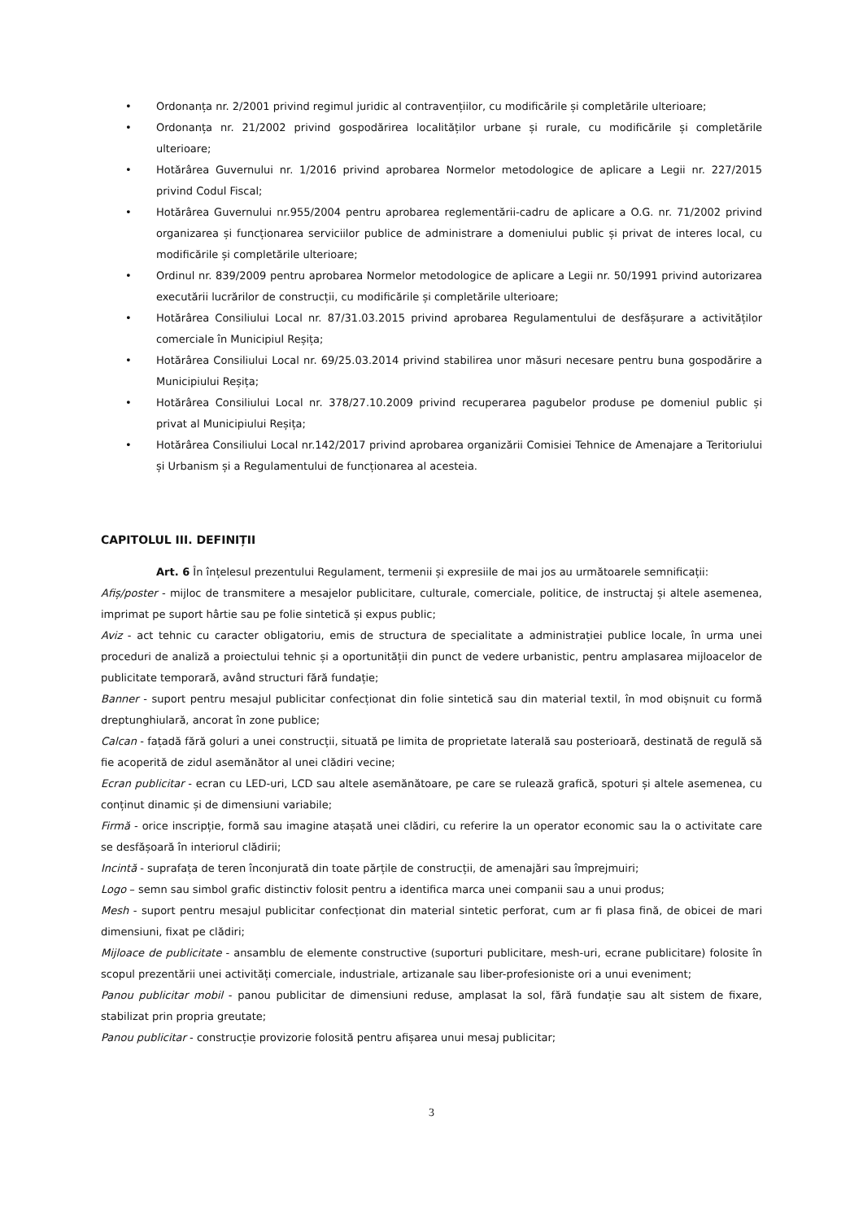• Ordonanța nr. 2/2001 privind regimul juridic al contravențiilor, cu modificările și completările ulterioare;
• Ordonanța nr. 21/2002 privind gospodărirea localităților urbane și rurale, cu modificările și completările ulterioare;
• Hotărârea Guvernului nr. 1/2016 privind aprobarea Normelor metodologice de aplicare a Legii nr. 227/2015 privind Codul Fiscal;
• Hotărârea Guvernului nr.955/2004 pentru aprobarea reglementării-cadru de aplicare a O.G. nr. 71/2002 privind organizarea și funcționarea serviciilor publice de administrare a domeniului public și privat de interes local, cu modificările și completările ulterioare;
• Ordinul nr. 839/2009 pentru aprobarea Normelor metodologice de aplicare a Legii nr. 50/1991 privind autorizarea executării lucrărilor de construcții, cu modificările și completările ulterioare;
• Hotărârea Consiliului Local nr. 87/31.03.2015 privind aprobarea Regulamentului de desfășurare a activităților comerciale în Municipiul Reșița;
• Hotărârea Consiliului Local nr. 69/25.03.2014 privind stabilirea unor măsuri necesare pentru buna gospodărire a Municipiului Reșița;
• Hotărârea Consiliului Local nr. 378/27.10.2009 privind recuperarea pagubelor produse pe domeniul public și privat al Municipiului Reșița;
• Hotărârea Consiliului Local nr.142/2017 privind aprobarea organizării Comisiei Tehnice de Amenajare a Teritoriului și Urbanism și a Regulamentului de funcționarea al acesteia.
CAPITOLUL III. DEFINIȚII
Art. 6 În înțelesul prezentului Regulament, termenii și expresiile de mai jos au următoarele semnificații:
Afiș/poster - mijloc de transmitere a mesajelor publicitare, culturale, comerciale, politice, de instructaj și altele asemenea, imprimat pe suport hârtie sau pe folie sintetică și expus public;
Aviz - act tehnic cu caracter obligatoriu, emis de structura de specialitate a administrației publice locale, în urma unei proceduri de analiză a proiectului tehnic și a oportunității din punct de vedere urbanistic, pentru amplasarea mijloacelor de publicitate temporară, având structuri fără fundație;
Banner - suport pentru mesajul publicitar confecționat din folie sintetică sau din material textil, în mod obișnuit cu formă dreptunghiulară, ancorat în zone publice;
Calcan - fațadă fără goluri a unei construcții, situată pe limita de proprietate laterală sau posterioară, destinată de regulă să fie acoperită de zidul asemănător al unei clădiri vecine;
Ecran publicitar - ecran cu LED-uri, LCD sau altele asemănătoare, pe care se rulează grafică, spoturi și altele asemenea, cu conținut dinamic și de dimensiuni variabile;
Firmă - orice inscripție, formă sau imagine atașată unei clădiri, cu referire la un operator economic sau la o activitate care se desfășoară în interiorul clădirii;
Incintă - suprafața de teren înconjurată din toate părțile de construcții, de amenajări sau împrejmuiri;
Logo – semn sau simbol grafic distinctiv folosit pentru a identifica marca unei companii sau a unui produs;
Mesh - suport pentru mesajul publicitar confecționat din material sintetic perforat, cum ar fi plasa fină, de obicei de mari dimensiuni, fixat pe clădiri;
Mijloace de publicitate - ansamblu de elemente constructive (suporturi publicitare, mesh-uri, ecrane publicitare) folosite în scopul prezentării unei activități comerciale, industriale, artizanale sau liber-profesioniste ori a unui eveniment;
Panou publicitar mobil - panou publicitar de dimensiuni reduse, amplasat la sol, fără fundație sau alt sistem de fixare, stabilizat prin propria greutate;
Panou publicitar - construcție provizorie folosită pentru afișarea unui mesaj publicitar;
3